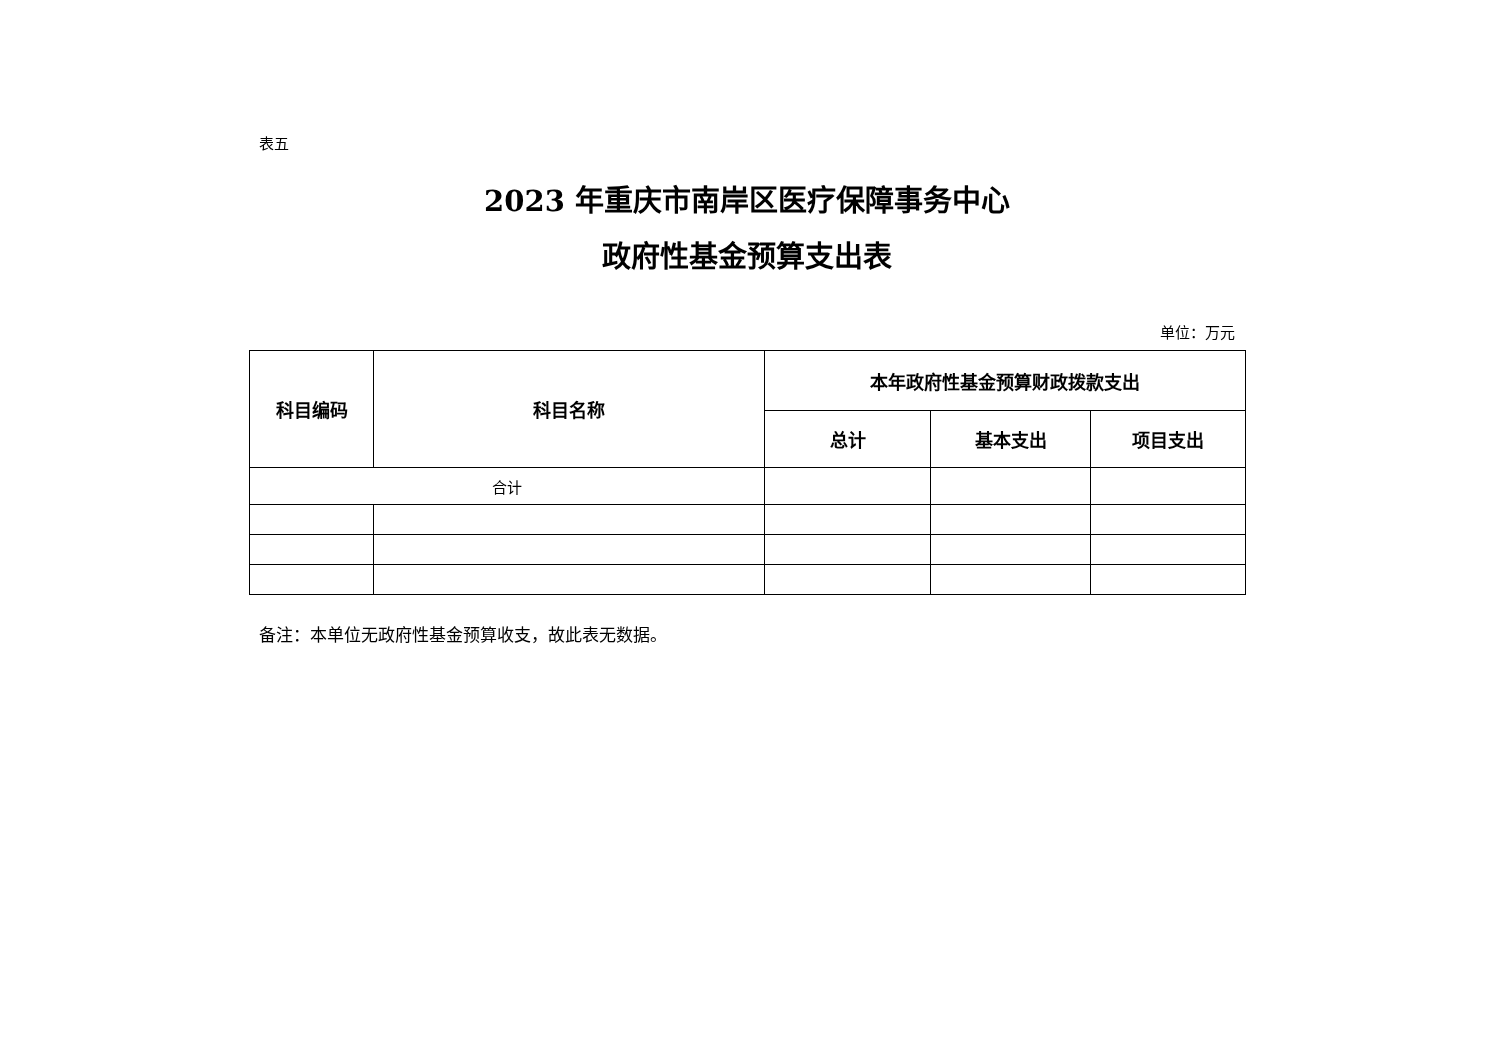表五
2023 年重庆市南岸区医疗保障事务中心
政府性基金预算支出表
单位：万元
| 科目编码 | 科目名称 | 本年政府性基金预算财政拨款支出 | | |
| --- | --- | --- | --- | --- |
| | | 总计 | 基本支出 | 项目支出 |
| 合计 | | | | |
备注：本单位无政府性基金预算收支，故此表无数据。